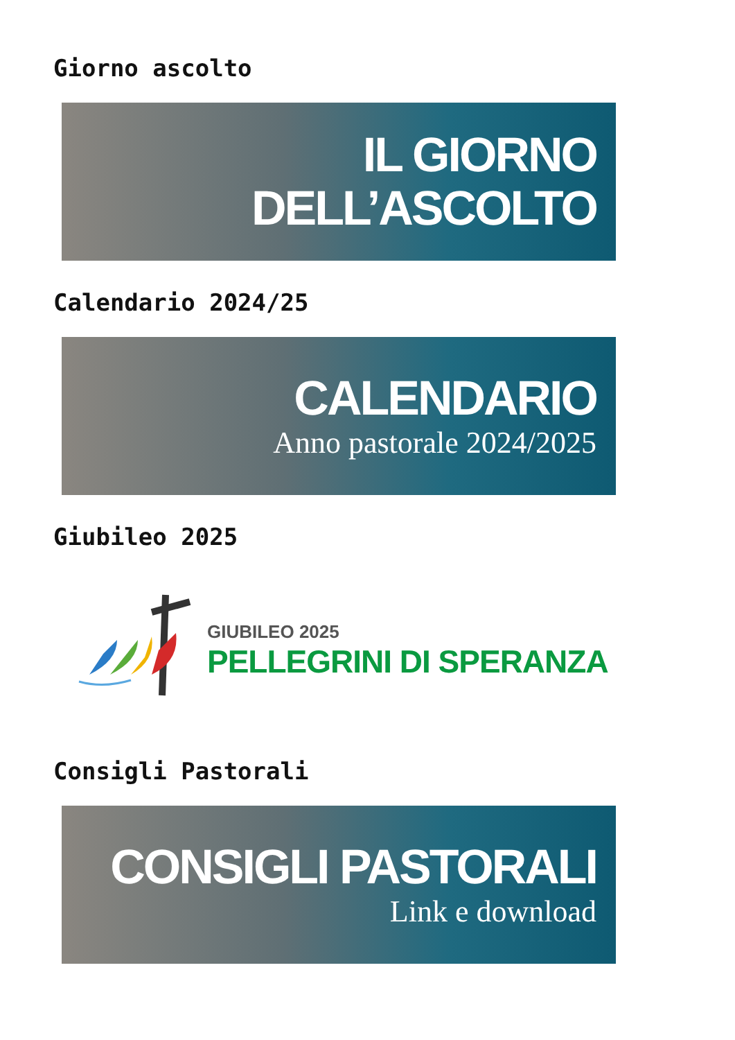Giorno ascolto
IL GIORNO
DELL’ASCOLTO
Calendario 2024/25
CALENDARIO
Anno pastorale 2024/2025
Giubileo 2025
GIUBILEO 2025
PELLEGRINI DI SPERANZA
Consigli Pastorali
CONSIGLI PASTORALI
Link e download